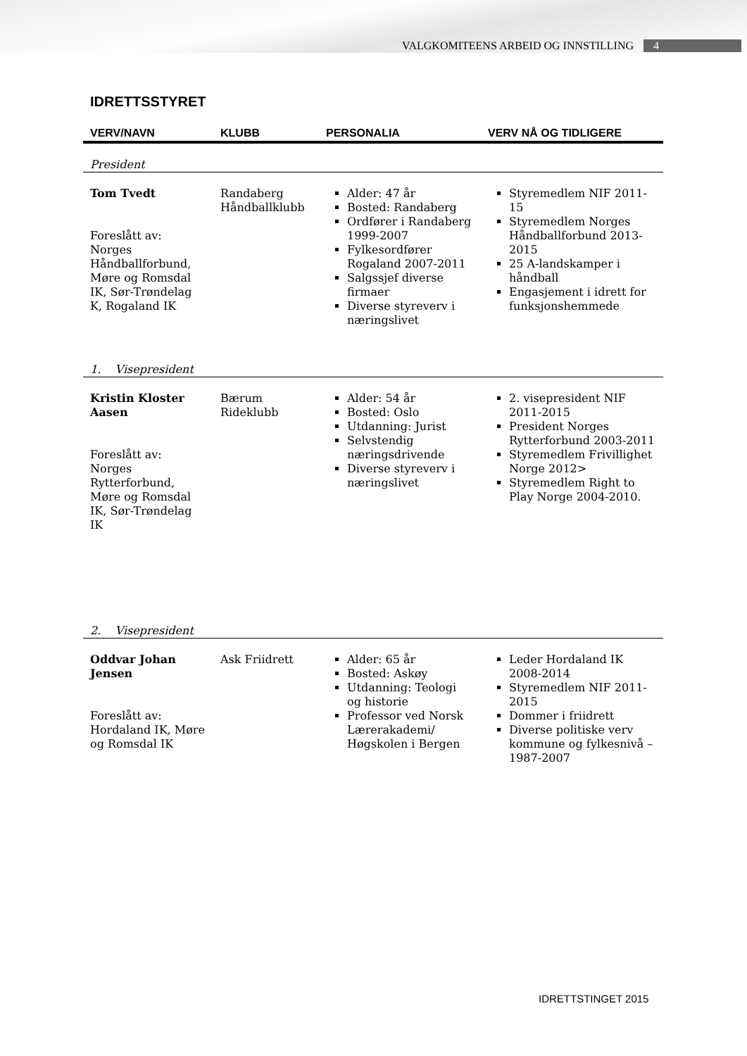VALGKOMITEENS ARBEID OG INNSTILLING 4
IDRETTSSTYRET
| VERV/NAVN | KLUBB | PERSONALIA | VERV NÅ OG TIDLIGERE |
| --- | --- | --- | --- |
| President | | | |
| Tom Tvedt Foreslått av: Norges Håndballforbund, Møre og Romsdal IK, Sør-Trøndelag K, Rogaland IK | Randaberg Håndballklubb | Alder: 47 år Bosted: Randaberg Ordfører i Randaberg 1999-2007 Fylkesordfører Rogaland 2007-2011 Salgssjef diverse firmaer Diverse styreverv i næringslivet | Styremedlem NIF 2011-15 Styremedlem Norges Håndballforbund 2013-2015 25 A-landskamper i håndball Engasjement i idrett for funksjonshemmede |
| 1. Visepresident | | | |
| Kristin Kloster Aasen Foreslått av: Norges Rytterforbund, Møre og Romsdal IK, Sør-Trøndelag IK | Bærum Rideklubb | Alder: 54 år Bosted: Oslo Utdanning: Jurist Selvstendig næringsdrivende Diverse styreverv i næringslivet | 2. visepresident NIF 2011-2015 President Norges Rytterforbund 2003-2011 Styremedlem Frivillighet Norge 2012> Styremedlem Right to Play Norge 2004-2010. |
| 2. Visepresident | | | |
| Oddvar Johan Jensen Foreslått av: Hordaland IK, Møre og Romsdal IK | Ask Friidrett | Alder: 65 år Bosted: Askøy Utdanning: Teologi og historie Professor ved Norsk Lærerakademi/ Høgskolen i Bergen | Leder Hordaland IK 2008-2014 Styremedlem NIF 2011-2015 Dommer i friidrett Diverse politiske verv kommune og fylkesnivå – 1987-2007 |
IDRETTSTINGET 2015